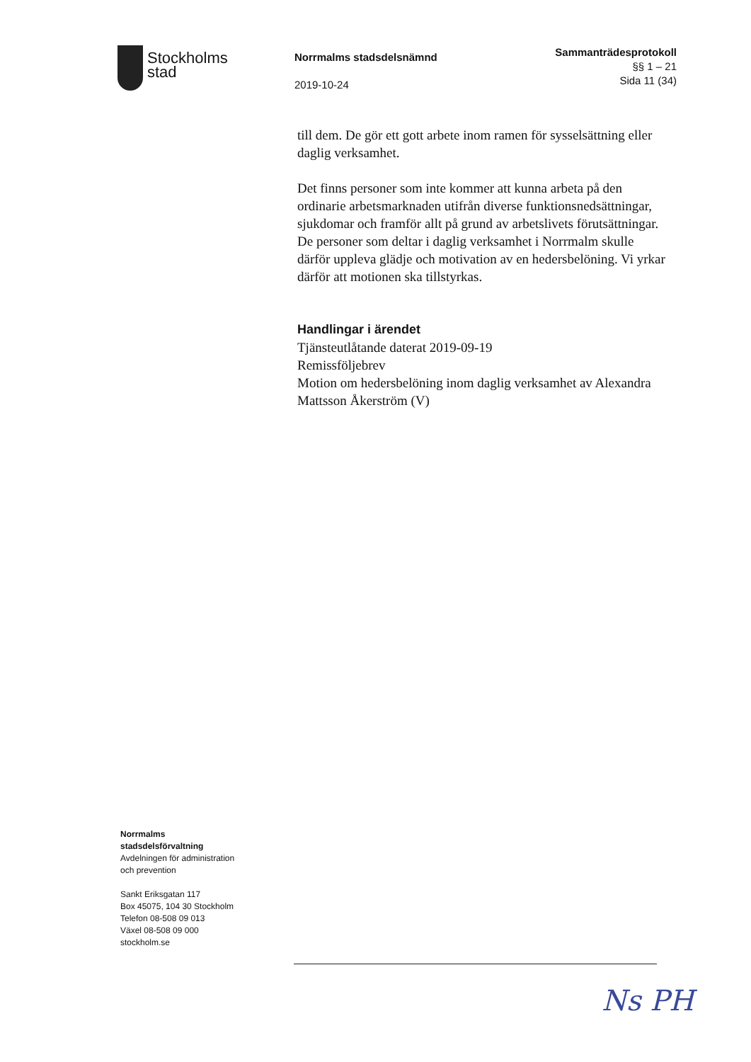Stockholms
stad
Norrmalms stadsdelsnämnd
2019-10-24
Sammanträdesprotokoll
§§ 1 – 21
Sida 11 (34)
till dem. De gör ett gott arbete inom ramen för sysselsättning eller daglig verksamhet.
Det finns personer som inte kommer att kunna arbeta på den ordinarie arbetsmarknaden utifrån diverse funktionsnedsättningar, sjukdomar och framför allt på grund av arbetslivets förutsättningar. De personer som deltar i daglig verksamhet i Norrmalm skulle därför uppleva glädje och motivation av en hedersbelöning. Vi yrkar därför att motionen ska tillstyrkas.
Handlingar i ärendet
Tjänsteutlåtande daterat 2019-09-19
Remissföljebrev
Motion om hedersbelöning inom daglig verksamhet av Alexandra Mattsson Åkerström (V)
Norrmalms
stadsdelsförvaltning
Avdelningen för administration
och prevention
Sankt Eriksgatan 117
Box 45075, 104 30 Stockholm
Telefon 08-508 09 013
Växel 08-508 09 000
stockholm.se
Ns PH